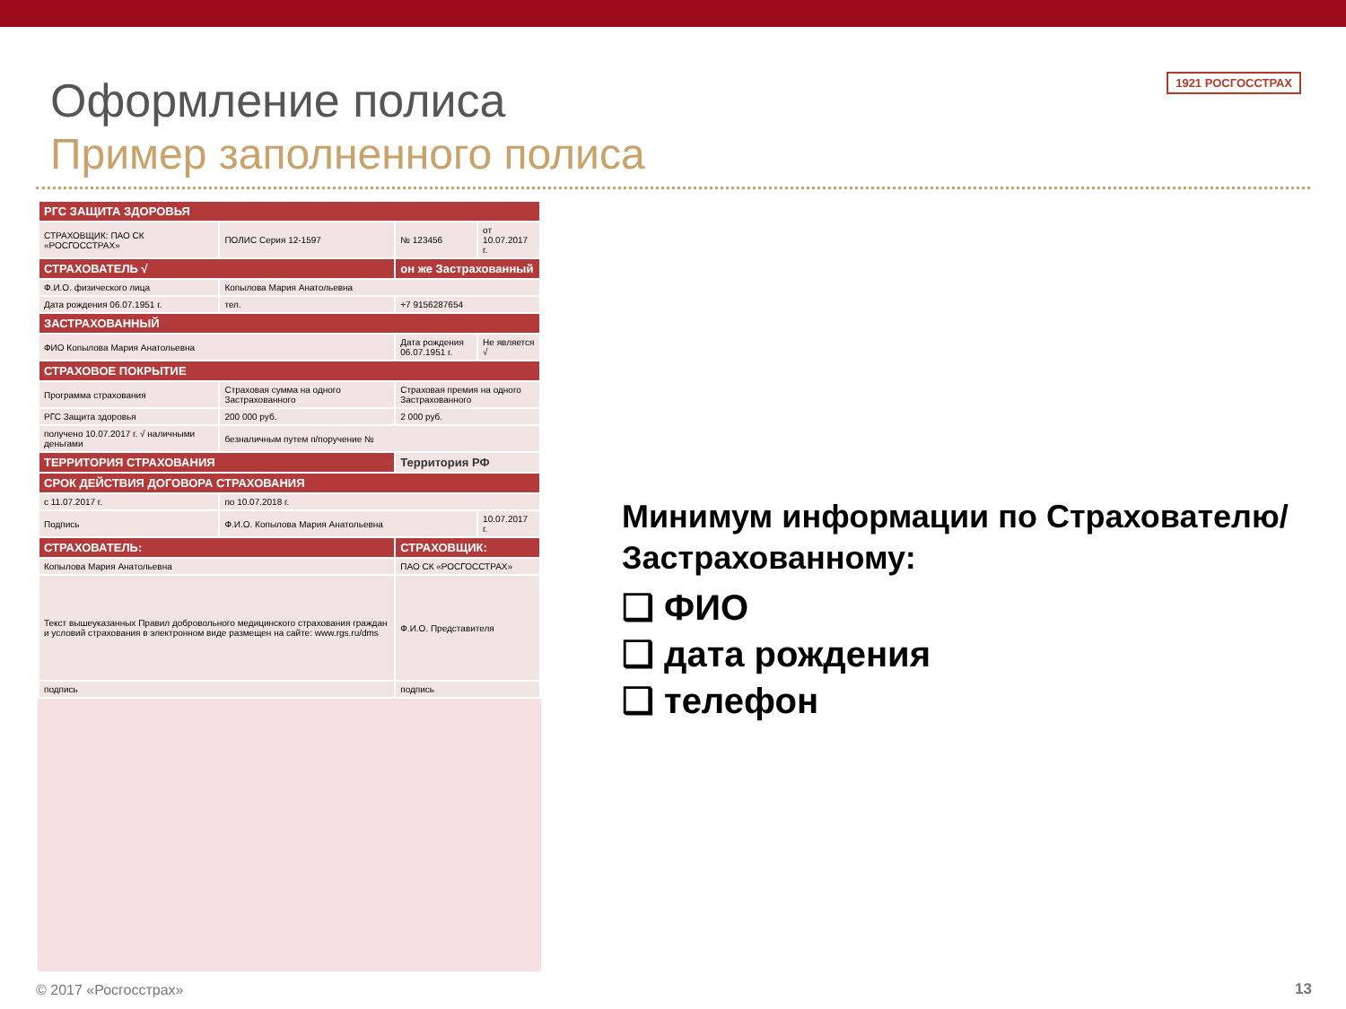1921 РОСГОССТРАХ
Оформление полиса
Пример заполненного полиса
| РГС ЗАЩИТА ЗДОРОВЬЯ | | | |
| СТРАХОВЩИК: ПАО СК «РОСГОССТРАХ» | ПОЛИС Серия 12-1597 | № 123456 | от 10.07.2017 г. |
| СТРАХОВАТЕЛЬ √ | | он же Застрахованный | |
| Ф.И.О. физического лица | Копылова Мария Анатольевна | | |
| Дата рождения 06.07.1951 г. | тел. | +7 9156287654 | |
| ЗАСТРАХОВАННЫЙ | | | |
| ФИО Копылова Мария Анатольевна | | Дата рождения 06.07.1951 г. | Не является √ |
| СТРАХОВОЕ ПОКРЫТИЕ | | | |
| Программа страхования | Страховая сумма на одного Застрахованного | Страховая премия на одного Застрахованного | |
| РГС Защита здоровья | 200 000 руб. | 2 000 руб. | |
| получено 10.07.2017 г. √ наличными деньгами | безналичным путем п/поручение № | | |
| ТЕРРИТОРИЯ СТРАХОВАНИЯ | | Территория РФ | |
| СРОК ДЕЙСТВИЯ ДОГОВОРА СТРАХОВАНИЯ | | | |
| с 11.07.2017 г. | по 10.07.2018 г. | | |
| Подпись | Ф.И.О. Копылова Мария Анатольевна | | 10.07.2017 г. |
| СТРАХОВАТЕЛЬ: | | СТРАХОВЩИК: | |
| Копылова Мария Анатольевна | | ПАО СК «РОСГОССТРАХ» | |
| Текст вышеуказанных Правил добровольного медицинского страхования граждан и условий страхования в электронном виде размещен на сайте: www.rgs.ru/dms | | Ф.И.О. Представителя | |
| подпись | | подпись | |
Минимум информации по Страхователю/Застрахованному:
❑ ФИО
❑ дата рождения
❑ телефон
© 2017 «Росгосстрах» 13